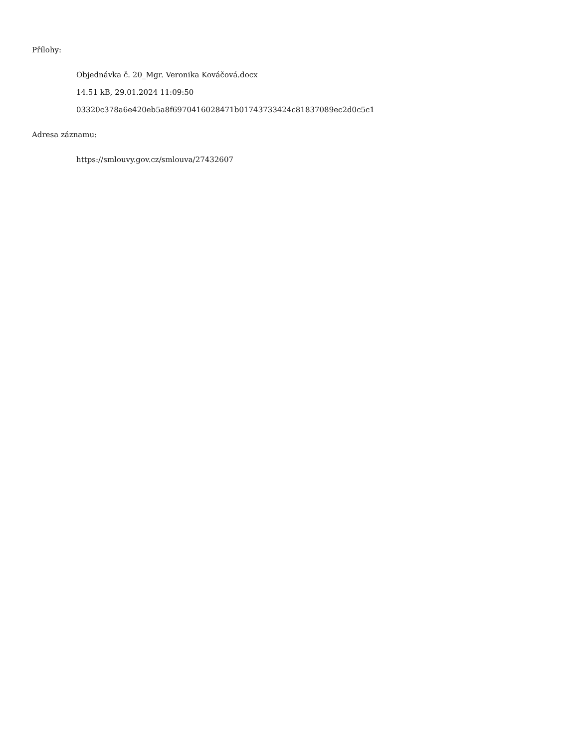Přílohy:
Objednávka č. 20_Mgr. Veronika Kováčová.docx
14.51 kB, 29.01.2024 11:09:50
03320c378a6e420eb5a8f6970416028471b01743733424c81837089ec2d0c5c1
Adresa záznamu:
https://smlouvy.gov.cz/smlouva/27432607